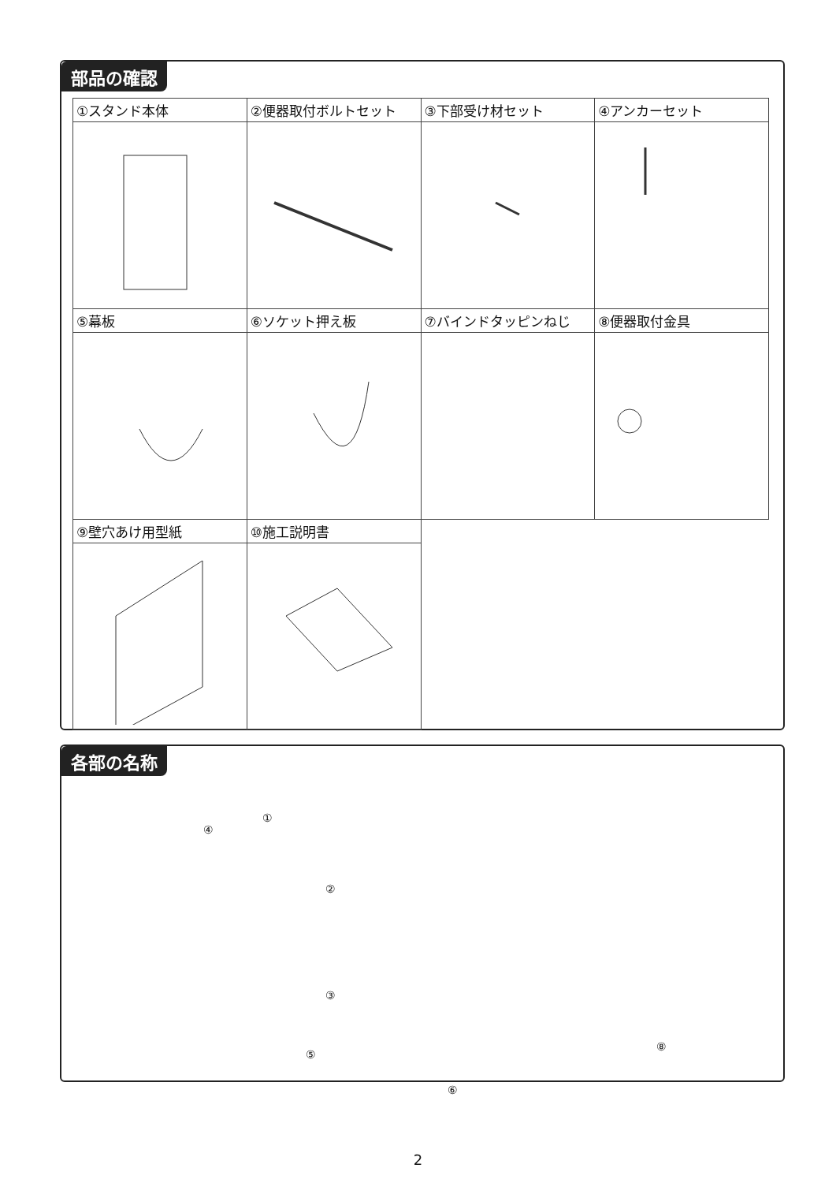部品の確認
| ①スタンド本体 | ②便器取付ボルトセット | ③下部受け材セット | ④アンカーセット |
| ⑤幕板 | ⑥ソケット押え板 | ⑦バインドタッピンねじ | ⑧便器取付金具 |
| ⑨壁穴あけ用型紙 | ⑩施工説明書 | | |
各部の名称
④
①
②
③
⑤
⑥
⑧
2